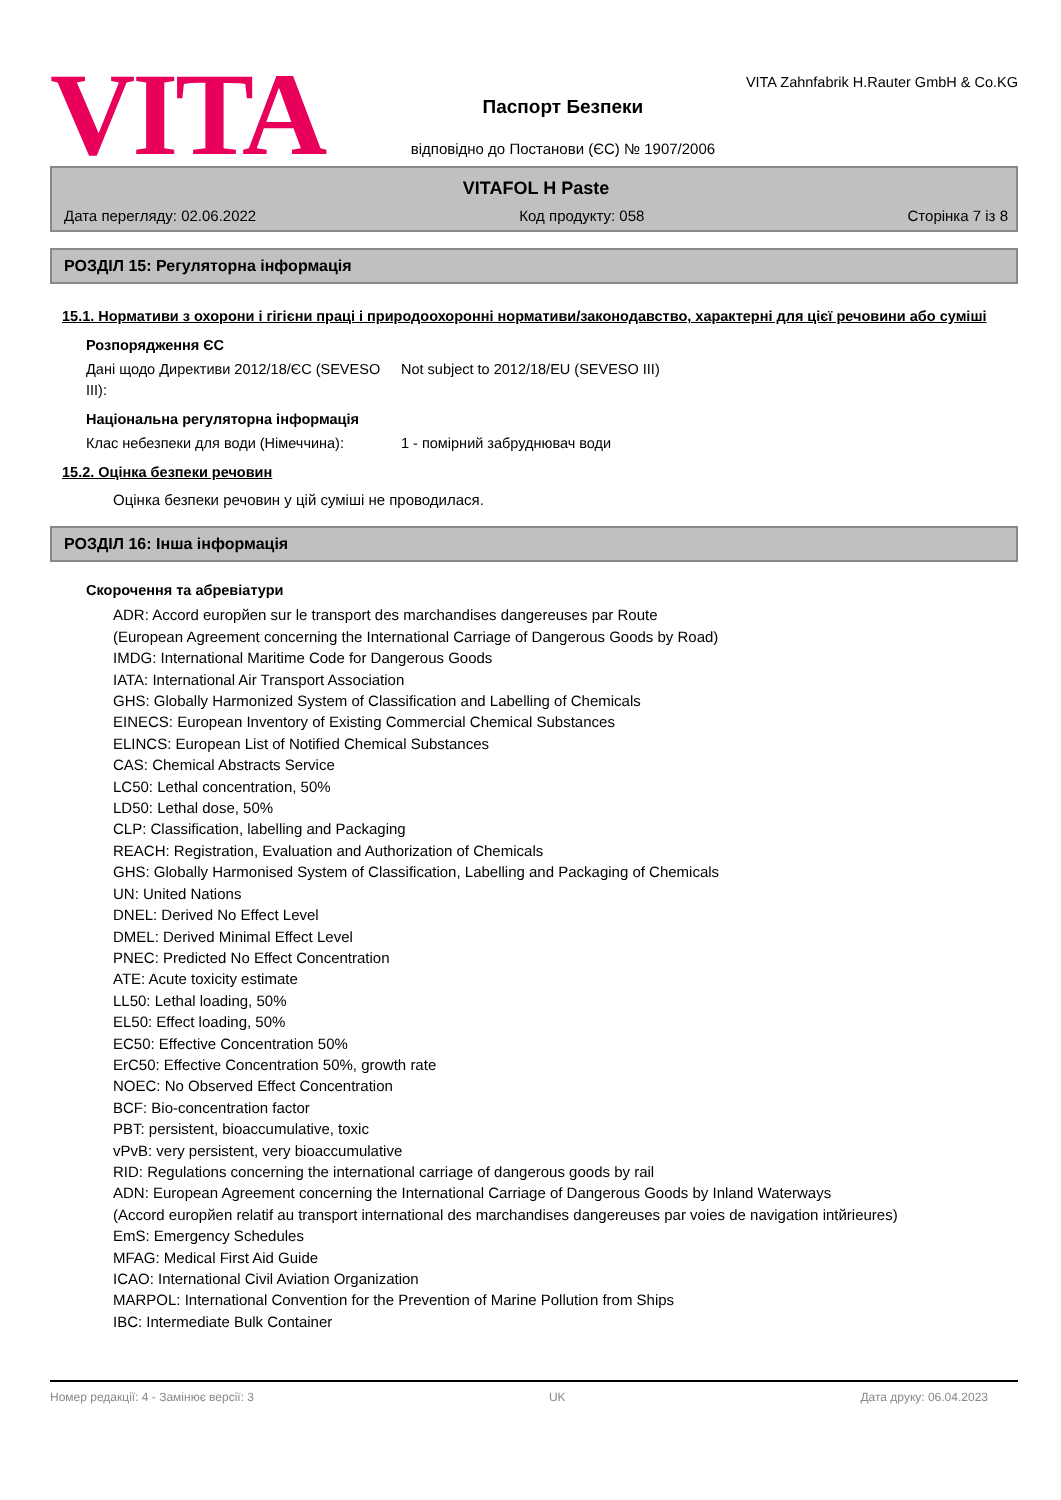VITA
Паспорт Безпеки
відповідно до Постанови (ЄС) № 1907/2006
VITA Zahnfabrik H.Rauter GmbH & Co.KG
VITAFOL H Paste
Дата перегляду: 02.06.2022 Код продукту: 058 Сторінка 7 із 8
РОЗДІЛ 15: Регуляторна інформація
15.1. Нормативи з охорони і гігієни праці і природоохоронні нормативи/законодавство, характерні для цієї речовини або суміші
Розпорядження ЄС
Дані щодо Директиви 2012/18/ЄС (SEVESO III):
Not subject to 2012/18/EU (SEVESO III)
Національна регуляторна інформація
Клас небезпеки для води (Німеччина): 1 - помірний забруднювач води
15.2. Оцінка безпеки речовин
Оцінка безпеки речовин у цій суміші не проводилася.
РОЗДІЛ 16: Інша інформація
Скорочення та абревіатури
ADR: Accord europйen sur le transport des marchandises dangereuses par Route
(European Agreement concerning the International Carriage of Dangerous Goods by Road)
IMDG: International Maritime Code for Dangerous Goods
IATA: International Air Transport Association
GHS: Globally Harmonized System of Classification and Labelling of Chemicals
EINECS: European Inventory of Existing Commercial Chemical Substances
ELINCS: European List of Notified Chemical Substances
CAS: Chemical Abstracts Service
LC50: Lethal concentration, 50%
LD50: Lethal dose, 50%
CLP: Classification, labelling and Packaging
REACH: Registration, Evaluation and Authorization of Chemicals
GHS: Globally Harmonised System of Classification, Labelling and Packaging of Chemicals
UN: United Nations
DNEL: Derived No Effect Level
DMEL: Derived Minimal Effect Level
PNEC: Predicted No Effect Concentration
ATE: Acute toxicity estimate
LL50: Lethal loading, 50%
EL50: Effect loading, 50%
EC50: Effective Concentration 50%
ErC50: Effective Concentration 50%, growth rate
NOEC: No Observed Effect Concentration
BCF: Bio-concentration factor
PBT: persistent, bioaccumulative, toxic
vPvB: very persistent, very bioaccumulative
RID: Regulations concerning the international carriage of dangerous goods by rail
ADN: European Agreement concerning the International Carriage of Dangerous Goods by Inland Waterways
(Accord europйen relatif au transport international des marchandises dangereuses par voies de navigation intйrieures)
EmS: Emergency Schedules
MFAG: Medical First Aid Guide
ICAO: International Civil Aviation Organization
MARPOL: International Convention for the Prevention of Marine Pollution from Ships
IBC: Intermediate Bulk Container
Номер редакції: 4 - Замінює версії: 3 UK Дата друку: 06.04.2023